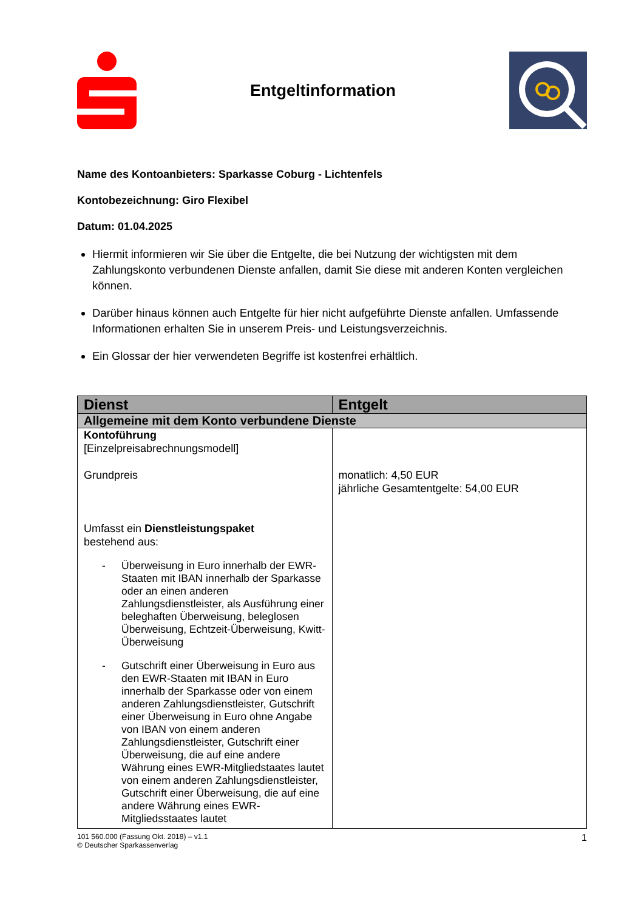Entgeltinformation
Name des Kontoanbieters: Sparkasse Coburg - Lichtenfels
Kontobezeichnung: Giro Flexibel
Datum: 01.04.2025
Hiermit informieren wir Sie über die Entgelte, die bei Nutzung der wichtigsten mit dem Zahlungskonto verbundenen Dienste anfallen, damit Sie diese mit anderen Konten vergleichen können.
Darüber hinaus können auch Entgelte für hier nicht aufgeführte Dienste anfallen. Umfassende Informationen erhalten Sie in unserem Preis- und Leistungsverzeichnis.
Ein Glossar der hier verwendeten Begriffe ist kostenfrei erhältlich.
| Dienst | Entgelt |
| --- | --- |
| Allgemeine mit dem Konto verbundene Dienste | |
| Kontoführung [Einzelpreisabrechnungsmodell] Grundpreis Umfasst ein Dienstleistungspaket bestehend aus: - Überweisung in Euro innerhalb der EWR-Staaten mit IBAN innerhalb der Sparkasse oder an einen anderen Zahlungsdienstleister, als Ausführung einer beleghaften Überweisung, beleglosen Überweisung, Echtzeit-Überweisung, Kwitt-Überweisung - Gutschrift einer Überweisung in Euro aus den EWR-Staaten mit IBAN in Euro innerhalb der Sparkasse oder von einem anderen Zahlungsdienstleister, Gutschrift einer Überweisung in Euro ohne Angabe von IBAN von einem anderen Zahlungsdienstleister, Gutschrift einer Überweisung, die auf eine andere Währung eines EWR-Mitgliedstaates lautet von einem anderen Zahlungsdienstleister, Gutschrift einer Überweisung, die auf eine andere Währung eines EWR-Mitgliedsstaates lautet | monatlich: 4,50 EUR jährliche Gesamtentgelte: 54,00 EUR |
101 560.000 (Fassung Okt. 2018) – v1.1
© Deutscher Sparkassenverlag
1